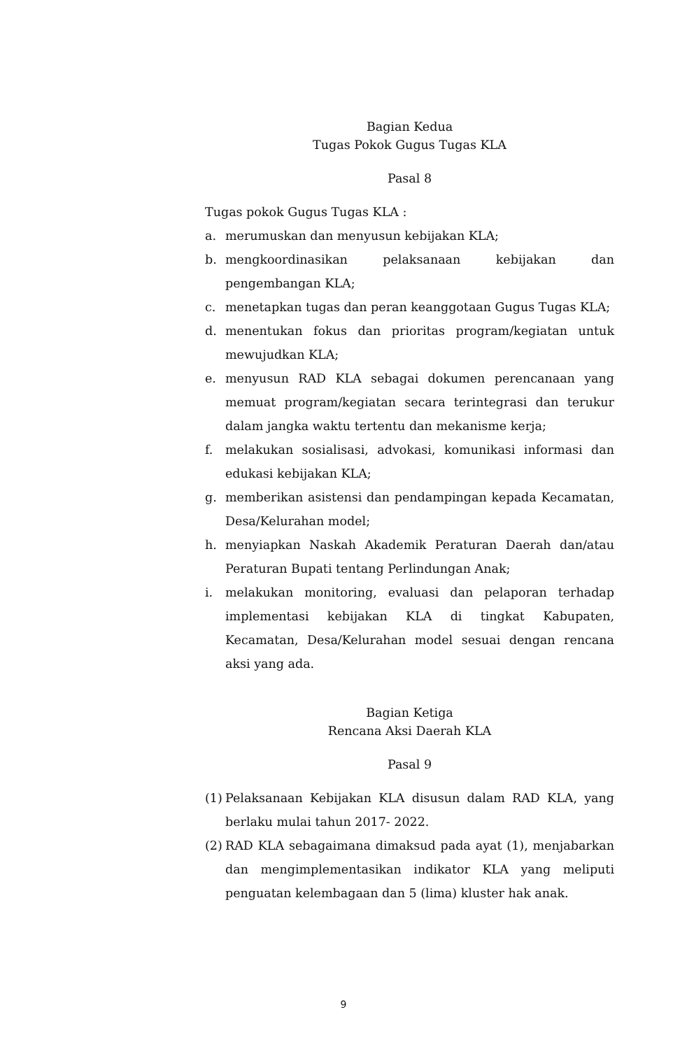Bagian Kedua
Tugas Pokok Gugus Tugas KLA
Pasal 8
Tugas pokok Gugus Tugas KLA :
a. merumuskan dan menyusun kebijakan KLA;
b. mengkoordinasikan pelaksanaan kebijakan dan pengembangan KLA;
c. menetapkan tugas dan peran keanggotaan Gugus Tugas KLA;
d. menentukan fokus dan prioritas program/kegiatan untuk mewujudkan KLA;
e. menyusun RAD KLA sebagai dokumen perencanaan yang memuat program/kegiatan secara terintegrasi dan terukur dalam jangka waktu tertentu dan mekanisme kerja;
f. melakukan sosialisasi, advokasi, komunikasi informasi dan edukasi kebijakan KLA;
g. memberikan asistensi dan pendampingan kepada Kecamatan, Desa/Kelurahan model;
h. menyiapkan Naskah Akademik Peraturan Daerah dan/atau Peraturan Bupati tentang Perlindungan Anak;
i. melakukan monitoring, evaluasi dan pelaporan terhadap implementasi kebijakan KLA di tingkat Kabupaten, Kecamatan, Desa/Kelurahan model sesuai dengan rencana aksi yang ada.
Bagian Ketiga
Rencana Aksi Daerah KLA
Pasal 9
(1) Pelaksanaan Kebijakan KLA disusun dalam RAD KLA, yang berlaku mulai tahun 2017- 2022.
(2) RAD KLA sebagaimana dimaksud pada ayat (1), menjabarkan dan mengimplementasikan indikator KLA yang meliputi penguatan kelembagaan dan 5 (lima) kluster hak anak.
9